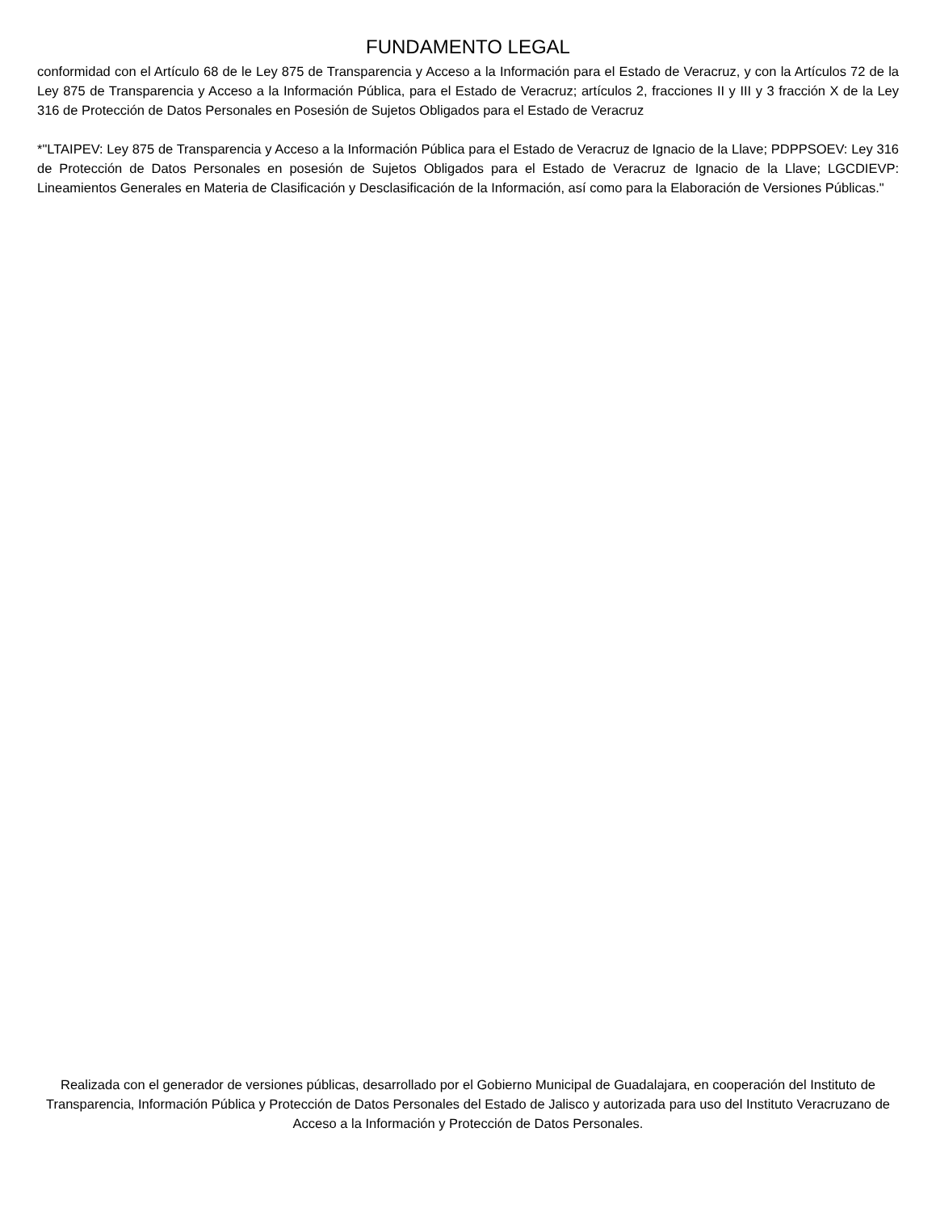FUNDAMENTO LEGAL
conformidad con el Artículo 68 de le Ley 875 de Transparencia y Acceso a la Información para el Estado de Veracruz, y con la Artículos 72 de la Ley 875 de Transparencia y Acceso a la Información Pública, para el Estado de Veracruz; artículos 2, fracciones II y III y 3 fracción X de la Ley 316 de Protección de Datos Personales en Posesión de Sujetos Obligados para el Estado de Veracruz
*"LTAIPEV: Ley 875 de Transparencia y Acceso a la Información Pública para el Estado de Veracruz de Ignacio de la Llave; PDPPSOEV: Ley 316 de Protección de Datos Personales en posesión de Sujetos Obligados para el Estado de Veracruz de Ignacio de la Llave; LGCDIEVP: Lineamientos Generales en Materia de Clasificación y Desclasificación de la Información, así como para la Elaboración de Versiones Públicas."
Realizada con el generador de versiones públicas, desarrollado por el Gobierno Municipal de Guadalajara, en cooperación del Instituto de Transparencia, Información Pública y Protección de Datos Personales del Estado de Jalisco y autorizada para uso del Instituto Veracruzano de Acceso a la Información y Protección de Datos Personales.